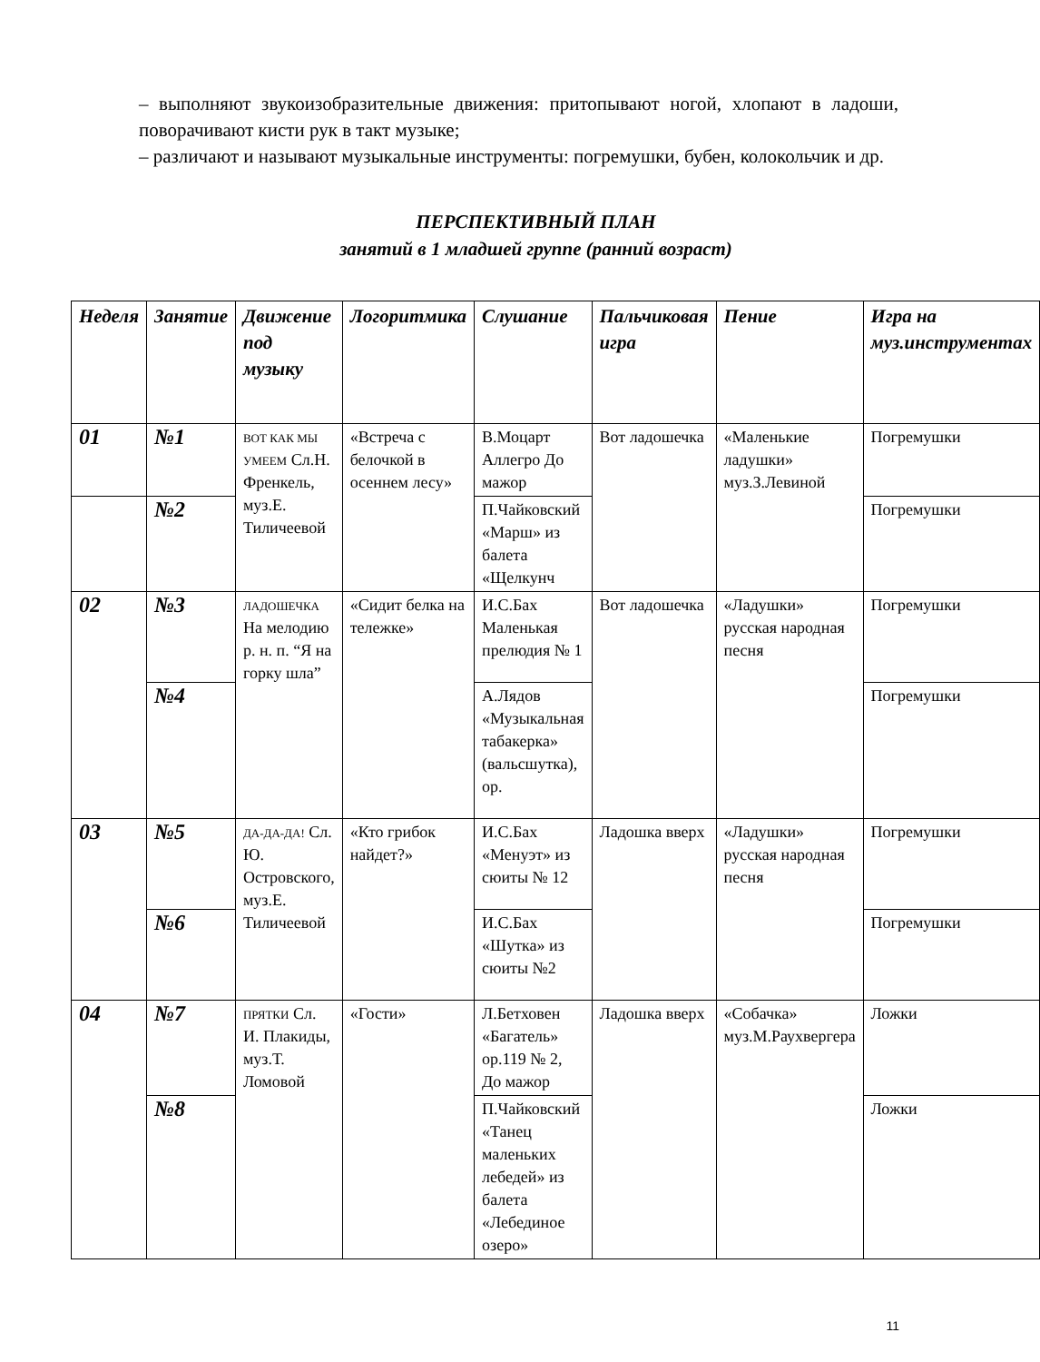– выполняют звукоизобразительные движения: притопывают ногой, хлопают в ладоши, поворачивают кисти рук в такт музыке;
– различают и называют музыкальные инструменты: погремушки, бубен, колокольчик и др.
ПЕРСПЕКТИВНЫЙ ПЛАН
занятий в 1 младшей группе (ранний возраст)
| Неделя | Занятие | Движение под музыку | Логоритмика | Слушание | Пальчиковая игра | Пение | Игра на муз.инструментах |
| --- | --- | --- | --- | --- | --- | --- | --- |
| 01 | №1 | ВОТ КАК МЫ УМЕЕМ Сл.Н. Френкель, муз.Е. Тиличеевой | «Встреча с белочкой в осеннем лесу» | В.Моцарт Аллегро До мажор | Вот ладошечка | «Маленькие ладушки» муз.З.Левиной | Погремушки |
| | №2 | | | П.Чайковский «Марш» из балета «Щелкунч | | | Погремушки |
| 02 | №3 | ЛАДОШЕЧКА На мелодию р. н. п. “Я на горку шла” | «Сидит белка на тележке» | И.С.Бах Маленькая прелюдия № 1 | Вот ладошечка | «Ладушки» русская народная песня | Погремушки |
| | №4 | | | А.Лядов «Музыкальная табакерка» (вальсшутка), ор. | | | Погремушки |
| 03 | №5 | ДА-ДА-ДА! Сл. Ю. Островского, муз.Е. Тиличеевой | «Кто грибок найдет?» | И.С.Бах «Менуэт» из сюиты № 12 | Ладошка вверх | «Ладушки» русская народная песня | Погремушки |
| | №6 | | | И.С.Бах «Шутка» из сюиты №2 | | | Погремушки |
| 04 | №7 | ПРЯТКИ Сл. И. Плакиды, муз.Т. Ломовой | «Гости» | Л.Бетховен «Багатель» ор.119 № 2, До мажор | Ладошка вверх | «Собачка» муз.М.Раухвергера | Ложки |
| | №8 | | | П.Чайковский «Танец маленьких лебедей» из балета «Лебединое озеро» | | | Ложки |
11